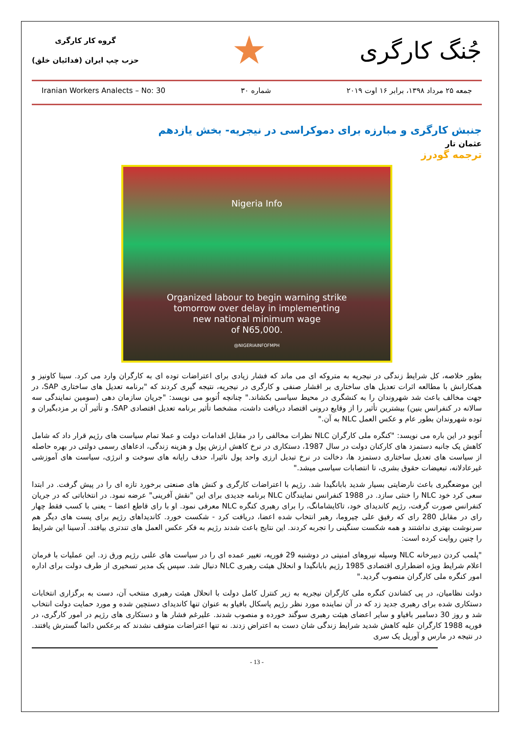جُنگ کارگری
★
گروه کار کارگری
حزب چپ ایران (فدائیان خلق)
Iranian Workers Analects – No: 30 شماره ۳۰ جمعه ۲۵ مرداد ۱۳۹۸، برابر ۱۶ اوت ۲۰۱۹
جنبش کارگری و مبارزه برای دموکراسی در نیجریه- بخش یازدهم
عثمان تار
ترجمه گودرز
Nigeria Info
Organized labour to begin warning strike
tomorrow over delay in implementing
new national minimum wage
of N65,000.
@NIGERIAINFOFMPH
بطور خلاصه، کل شرایط زندگی در نیجریه به متروکه ای می ماند که فشار زیادی برای اعتراضات توده ای به کارگران وارد می کرد. سینا کاونیز و همکارانش با مطالعه اثرات تعدیل های ساختاری بر اقشار صنفی و کارگری در نیجریه، نتیجه گیری کردند که "برنامه تعدیل های ساختاری SAP، در جهت مخالف باعث شد شهروندان را به کنشگری در محیط سیاسی بکشاند." چنانچه اُتوبو می نویسد: "جریان سازمان دهی (سومین نمایندگی سه سالانه در کنفرانس بنین) بیشترین تأثیر را از وقایع درونی اقتصاد دریافت داشت، مشخصا تأثیر برنامه تعدیل اقتصادی SAP، و تأثیر آن بر مزدبگیران و توده شهروندان بطور عام و عکس العمل NLC به آن."
اُتوبو در این باره می نویسد: "کنگره ملی کارگران NLC نظرات مخالفی را در مقابل اقدامات دولت و عملا تمام سیاست های رژیم قرار داد که شامل کاهش یک جانبه دستمزد های کارکنان دولت در سال 1987، دستکاری در نرخ کاهش ارزش پول و هزینه زندگی، ادعاهای رسمی دولتی در بهره حاصله از سیاست های تعدیل ساختاری دستمزد ها، دخالت در نرخ تبدیل ارزی واحد پول نائیرا، حذف رایانه های سوخت و انرژی، سیاست های آموزشی غیرعادلانه، تبعیضات حقوق بشری، تا انتصابات سیاسی میشد."
این موضعگیری باعث نارضایتی بسیار شدید بابانگیدا شد. رژیم با اعتراضات کارگری و کنش های صنعتی برخورد تازه ای را در پیش گرفت. در ابتدا سعی کرد خود NLC را خنثی سازد. در 1988 کنفرانس نمایندگان NLC برنامه جدیدی برای این "نقش آفرینی" عرضه نمود. در انتخاباتی که در جریان کنفرانس صورت گرفت، رژیم کاندیدای خود، تاکایشامانگ، را برای رهبری کنگره NLC معرفی نمود. او با رای قاطع اعضا – یعنی با کسب فقط چهار رای در مقابل 280 رای که رفیق علی چیروما، رهبر انتخاب شده اعضا، دریافت کرد - شکست خورد. کاندیداهای رژیم برای پست های دیگر هم سرنوشت بهتری نداشتند و همه شکست سنگینی را تجربه کردند. این نتایج باعث شدند رژیم به فکر عکس العمل های تندتری بیافتد. آدسینا این شرایط را چنین روایت کرده است:
"پلمب کردن دبیرخانه NLC وسیله نیروهای امنیتی در دوشنبه 29 فوریه، تغییر عمده ای را در سیاست های علنی رژیم ورق زد. این عملیات با فرمان اعلام شرایط ویژه اضطراری اقتصادی 1985 رژیم بابانگیدا و انحلال هیئت رهبری NLC دنبال شد. سپس یک مدیر تسخیری از طرف دولت برای اداره امور کنگره ملی کارگران منصوب گردید."
دولت نظامیان، در پی کشاندن کنگره ملی کارگران نیجریه به زیر کنترل کامل دولت با انحلال هیئت رهبری منتخب آن، دست به برگزاری انتخابات دستکاری شده برای رهبری جدید زد که در آن نماینده مورد نظر رژیم پاسکال بافیاو به عنوان تنها کاندیدای دستچین شده و مورد حمایت دولت انتخاب شد و روز 30 دسامبر بافیاو و سایر اعضای هیئت رهبری سوگند خورده و منصوب شدند. علیرغم فشار ها و دستکاری های رژیم در امور کارگری، در فوریه 1988 کارگران علیه کاهش شدید شرایط زندگی شان دست به اعتراض زدند. نه تنها اعتراضات متوقف نشدند که برعکس دائما گسترش یافتند. در نتیجه در مارس و آوریل یک سری
- 13 -